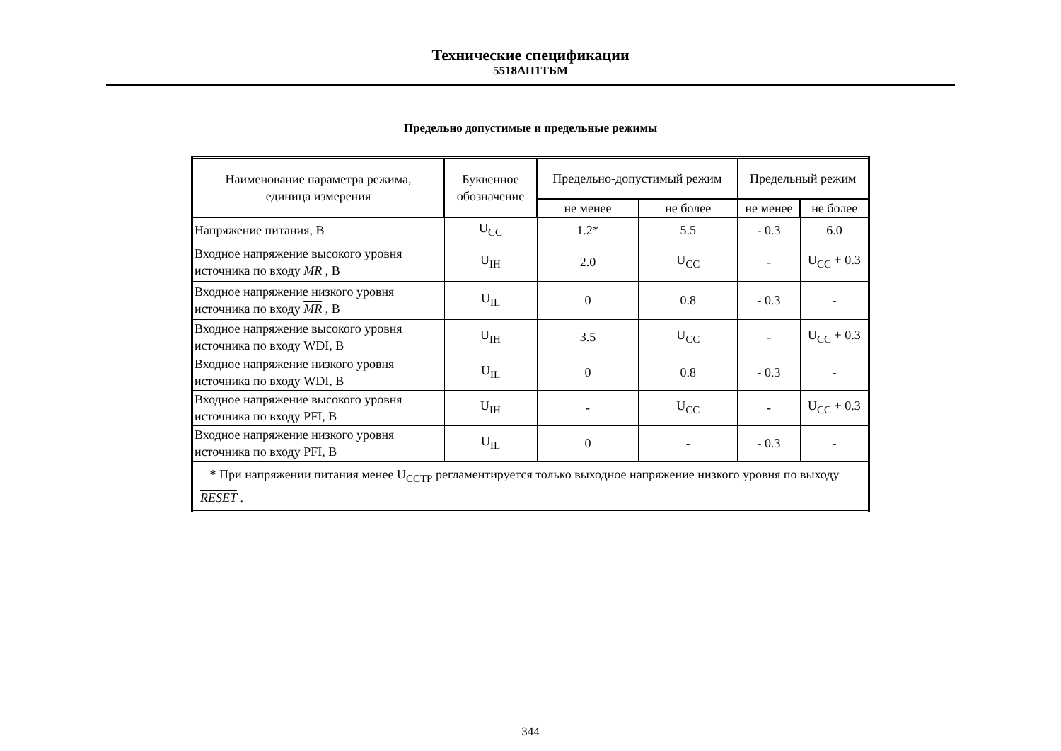Технические спецификации
5518АП1ТБМ
Предельно допустимые и предельные режимы
| Наименование параметра режима, единица измерения | Буквенное обозначение | Предельно-допустимый режим | | Предельный режим | |
| --- | --- | --- | --- | --- | --- |
| | | не менее | не более | не менее | не более |
| Напряжение питания, В | U<sub>CC</sub> | 1.2* | 5.5 | - 0.3 | 6.0 |
| Входное напряжение высокого уровня источника по входу MR , В | U<sub>IH</sub> | 2.0 | U<sub>CC</sub> | - | U<sub>CC</sub> + 0.3 |
| Входное напряжение низкого уровня источника по входу MR , В | U<sub>IL</sub> | 0 | 0.8 | - 0.3 | - |
| Входное напряжение высокого уровня источника по входу WDI, В | U<sub>IH</sub> | 3.5 | U<sub>CC</sub> | - | U<sub>CC</sub> + 0.3 |
| Входное напряжение низкого уровня источника по входу WDI, В | U<sub>IL</sub> | 0 | 0.8 | - 0.3 | - |
| Входное напряжение высокого уровня источника по входу PFI, В | U<sub>IH</sub> | - | U<sub>CC</sub> | - | U<sub>CC</sub> + 0.3 |
| Входное напряжение низкого уровня источника по входу PFI, В | U<sub>IL</sub> | 0 | - | - 0.3 | - |
| * При напряжении питания менее U<sub>CCТР</sub> регламентируется только выходное напряжение низкого уровня по выходу RESET . | | | | | |
344